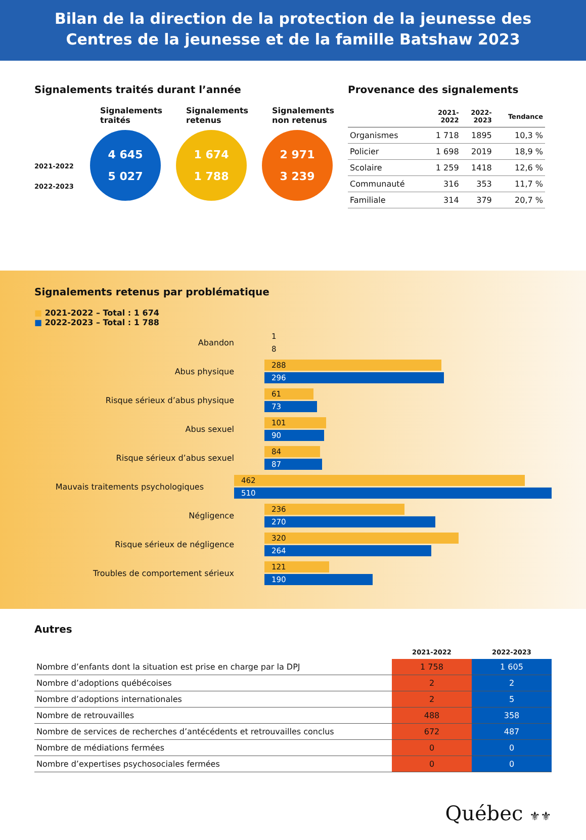Bilan de la direction de la protection de la jeunesse des
Centres de la jeunesse et de la famille Batshaw 2023
Signalements traités durant l’année
2021-2022
2022-2023
Signalements traités
4 645
5 027
Signalements retenus
1 674
1 788
Signalements non retenus
2 971
3 239
Provenance des signalements
| | 2021- 2022 | 2022- 2023 | Tendance |
| --- | --- | --- | --- |
| Organismes | 1 718 | 1895 | 10,3 % |
| Policier | 1 698 | 2019 | 18,9 % |
| Scolaire | 1 259 | 1418 | 12,6 % |
| Communauté | 316 | 353 | 11,7 % |
| Familiale | 314 | 379 | 20,7 % |
Signalements retenus par problématique
■ 2021-2022 – Total : 1 674
■ 2022-2023 – Total : 1 788
Abandon
1
8
Abus physique
288
296
Risque sérieux d’abus physique
61
73
Abus sexuel
101
90
Risque sérieux d’abus sexuel
84
87
Mauvais traitements psychologiques
462
510
Négligence
236
270
Risque sérieux de négligence
320
264
Troubles de comportement sérieux
121
190
Autres
| | 2021-2022 | 2022-2023 |
| --- | --- | --- |
| Nombre d’enfants dont la situation est prise en charge par la DPJ | 1 758 | 1 605 |
| Nombre d’adoptions québécoises | 2 | 2 |
| Nombre d’adoptions internationales | 2 | 5 |
| Nombre de retrouvailles | 488 | 358 |
| Nombre de services de recherches d’antécédents et retrouvailles conclus | 672 | 487 |
| Nombre de médiations fermées | 0 | 0 |
| Nombre d’expertises psychosociales fermées | 0 | 0 |
Québec ⚜⚜